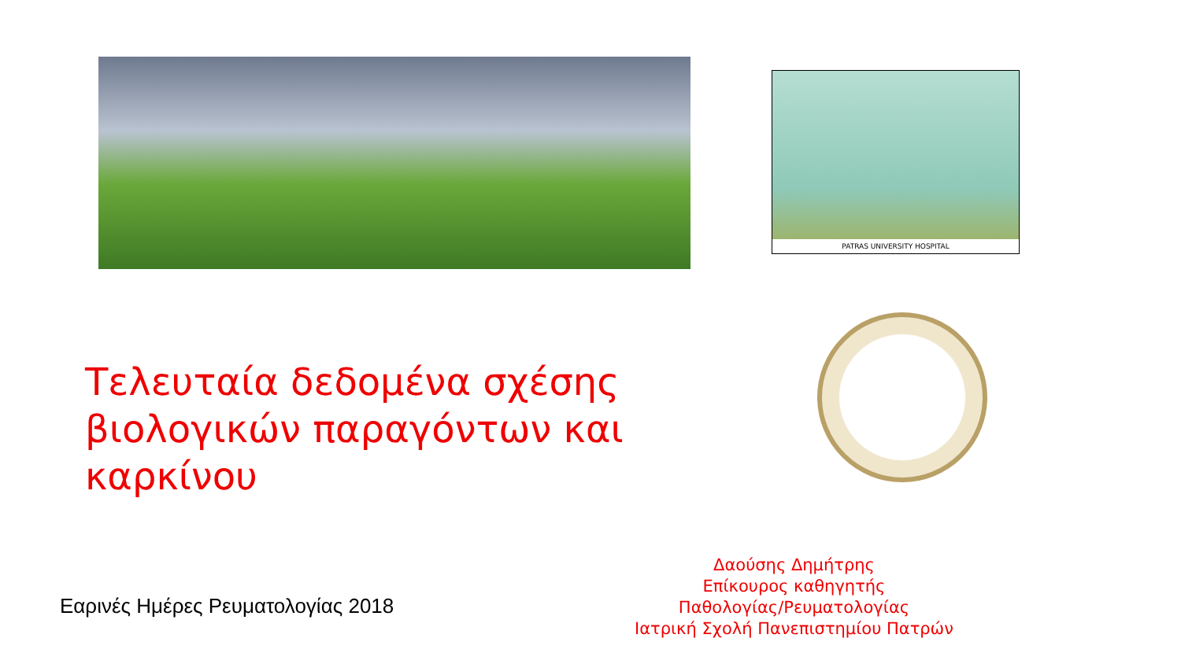PATRAS UNIVERSITY HOSPITAL
Τελευταία δεδομένα σχέσης βιολογικών παραγόντων και καρκίνου
Εαρινές Ημέρες Ρευματολογίας 2018
Δαούσης Δημήτρης
Επίκουρος καθηγητής
Παθολογίας/Ρευματολογίας
Ιατρική Σχολή Πανεπιστημίου Πατρών